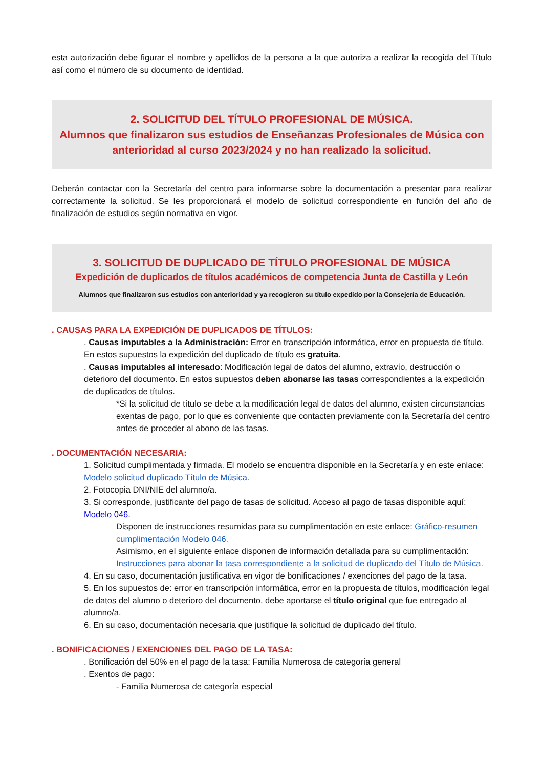esta autorización debe figurar el nombre y apellidos de la persona a la que autoriza a realizar la recogida del Título así como el número de su documento de identidad.
2. SOLICITUD DEL TÍTULO PROFESIONAL DE MÚSICA.
Alumnos que finalizaron sus estudios de Enseñanzas Profesionales de Música con anterioridad al curso 2023/2024 y no han realizado la solicitud.
Deberán contactar con la Secretaría del centro para informarse sobre la documentación a presentar para realizar correctamente la solicitud. Se les proporcionará el modelo de solicitud correspondiente en función del año de finalización de estudios según normativa en vigor.
3. SOLICITUD DE DUPLICADO DE TÍTULO PROFESIONAL DE MÚSICA
Expedición de duplicados de títulos académicos de competencia Junta de Castilla y León
Alumnos que finalizaron sus estudios con anterioridad y ya recogieron su título expedido por la Consejería de Educación.
. CAUSAS PARA LA EXPEDICIÓN DE DUPLICADOS DE TÍTULOS:
. Causas imputables a la Administración: Error en transcripción informática, error en propuesta de título. En estos supuestos la expedición del duplicado de título es gratuita.
. Causas imputables al interesado: Modificación legal de datos del alumno, extravío, destrucción o deterioro del documento. En estos supuestos deben abonarse las tasas correspondientes a la expedición de duplicados de títulos.
*Si la solicitud de título se debe a la modificación legal de datos del alumno, existen circunstancias exentas de pago, por lo que es conveniente que contacten previamente con la Secretaría del centro antes de proceder al abono de las tasas.
. DOCUMENTACIÓN NECESARIA:
1. Solicitud cumplimentada y firmada. El modelo se encuentra disponible en la Secretaría y en este enlace: Modelo solicitud duplicado Título de Música.
2. Fotocopia DNI/NIE del alumno/a.
3. Si corresponde, justificante del pago de tasas de solicitud. Acceso al pago de tasas disponible aquí: Modelo 046.
Disponen de instrucciones resumidas para su cumplimentación en este enlace: Gráfico-resumen cumplimentación Modelo 046.
Asimismo, en el siguiente enlace disponen de información detallada para su cumplimentación: Instrucciones para abonar la tasa correspondiente a la solicitud de duplicado del Título de Música.
4. En su caso, documentación justificativa en vigor de bonificaciones / exenciones del pago de la tasa.
5. En los supuestos de: error en transcripción informática, error en la propuesta de títulos, modificación legal de datos del alumno o deterioro del documento, debe aportarse el título original que fue entregado al alumno/a.
6. En su caso, documentación necesaria que justifique la solicitud de duplicado del título.
. BONIFICACIONES / EXENCIONES DEL PAGO DE LA TASA:
. Bonificación del 50% en el pago de la tasa: Familia Numerosa de categoría general
. Exentos de pago:
- Familia Numerosa de categoría especial